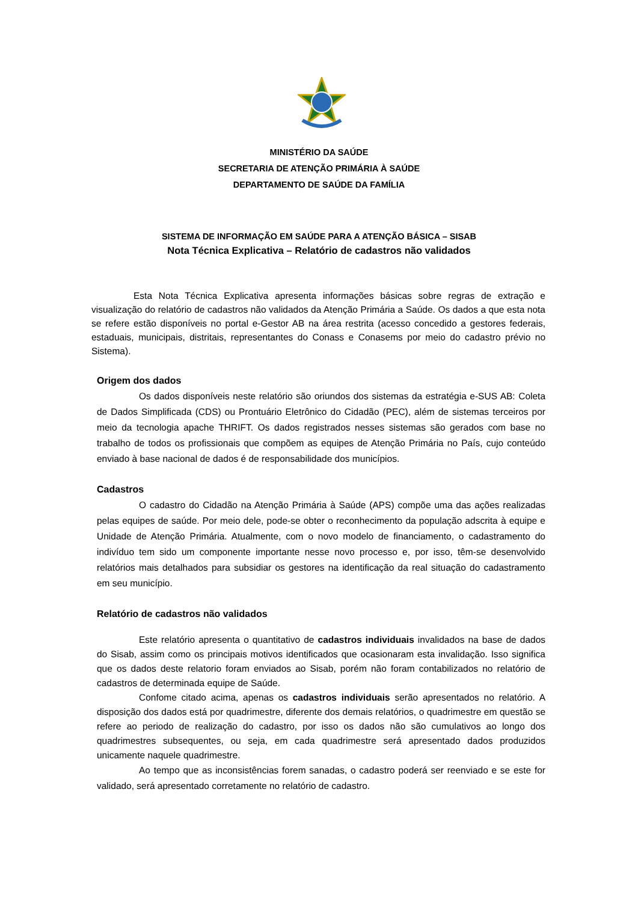MINISTÉRIO DA SAÚDE
SECRETARIA DE ATENÇÃO PRIMÁRIA À SAÚDE
DEPARTAMENTO DE SAÚDE DA FAMÍLIA
SISTEMA DE INFORMAÇÃO EM SAÚDE PARA A ATENÇÃO BÁSICA – SISAB
Nota Técnica Explicativa – Relatório de cadastros não validados
Esta Nota Técnica Explicativa apresenta informações básicas sobre regras de extração e visualização do relatório de cadastros não validados da Atenção Primária a Saúde. Os dados a que esta nota se refere estão disponíveis no portal e-Gestor AB na área restrita (acesso concedido a gestores federais, estaduais, municipais, distritais, representantes do Conass e Conasems por meio do cadastro prévio no Sistema).
Origem dos dados
Os dados disponíveis neste relatório são oriundos dos sistemas da estratégia e-SUS AB: Coleta de Dados Simplificada (CDS) ou Prontuário Eletrônico do Cidadão (PEC), além de sistemas terceiros por meio da tecnologia apache THRIFT. Os dados registrados nesses sistemas são gerados com base no trabalho de todos os profissionais que compõem as equipes de Atenção Primária no País, cujo conteúdo enviado à base nacional de dados é de responsabilidade dos municípios.
Cadastros
O cadastro do Cidadão na Atenção Primária à Saúde (APS) compõe uma das ações realizadas pelas equipes de saúde. Por meio dele, pode-se obter o reconhecimento da população adscrita à equipe e Unidade de Atenção Primária. Atualmente, com o novo modelo de financiamento, o cadastramento do indivíduo tem sido um componente importante nesse novo processo e, por isso, têm-se desenvolvido relatórios mais detalhados para subsidiar os gestores na identificação da real situação do cadastramento em seu município.
Relatório de cadastros não validados
Este relatório apresenta o quantitativo de cadastros individuais invalidados na base de dados do Sisab, assim como os principais motivos identificados que ocasionaram esta invalidação. Isso significa que os dados deste relatorio foram enviados ao Sisab, porém não foram contabilizados no relatório de cadastros de determinada equipe de Saúde.
Confome citado acima, apenas os cadastros individuais serão apresentados no relatório. A disposição dos dados está por quadrimestre, diferente dos demais relatórios, o quadrimestre em questão se refere ao periodo de realização do cadastro, por isso os dados não são cumulativos ao longo dos quadrimestres subsequentes, ou seja, em cada quadrimestre será apresentado dados produzidos unicamente naquele quadrimestre.
Ao tempo que as inconsistências forem sanadas, o cadastro poderá ser reenviado e se este for validado, será apresentado corretamente no relatório de cadastro.